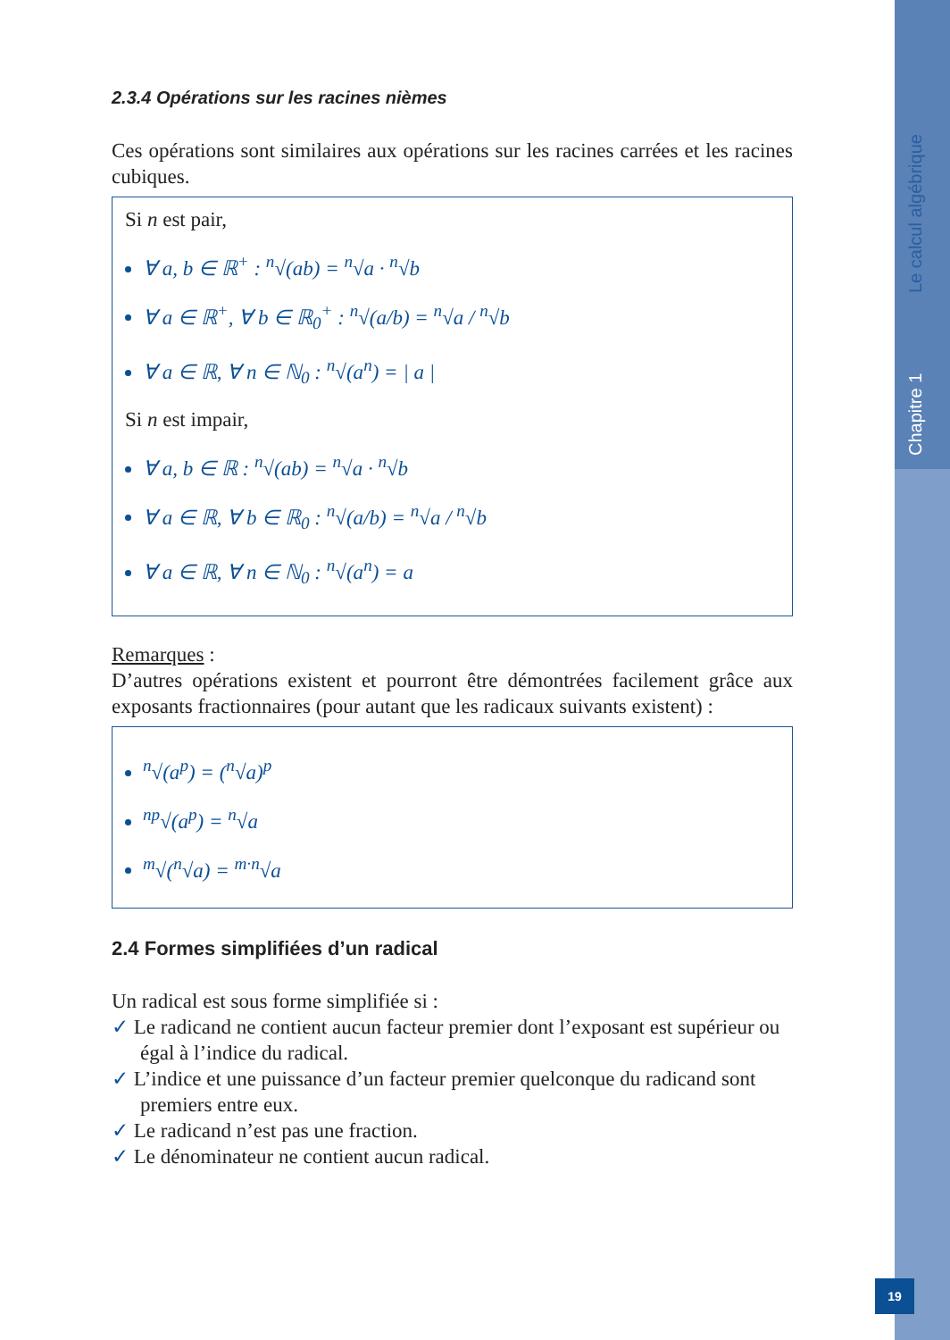Chapitre 1 Le calcul algébrique
19
2.3.4 Opérations sur les racines nièmes
Ces opérations sont similaires aux opérations sur les racines carrées et les racines cubiques.
Si n est pair,
∀ a, b ∈ ℝ<sup>+</sup> : <sup>n</sup>√(ab) = <sup>n</sup>√a · <sup>n</sup>√b
∀ a ∈ ℝ<sup>+</sup>, ∀ b ∈ ℝ<sub>0</sub><sup>+</sup> : <sup>n</sup>√(a/b) = <sup>n</sup>√a / <sup>n</sup>√b
∀ a ∈ ℝ, ∀ n ∈ ℕ<sub>0</sub> : <sup>n</sup>√(a<sup>n</sup>) = | a |
Si n est impair,
∀ a, b ∈ ℝ : <sup>n</sup>√(ab) = <sup>n</sup>√a · <sup>n</sup>√b
∀ a ∈ ℝ, ∀ b ∈ ℝ<sub>0</sub> : <sup>n</sup>√(a/b) = <sup>n</sup>√a / <sup>n</sup>√b
∀ a ∈ ℝ, ∀ n ∈ ℕ<sub>0</sub> : <sup>n</sup>√(a<sup>n</sup>) = a
Remarques :
D’autres opérations existent et pourront être démontrées facilement grâce aux exposants fractionnaires (pour autant que les radicaux suivants existent) :
<sup>n</sup>√(a<sup>p</sup>) = (<sup>n</sup>√a)<sup>p</sup>
<sup>np</sup>√(a<sup>p</sup>) = <sup>n</sup>√a
<sup>m</sup>√(<sup>n</sup>√a) = <sup>m·n</sup>√a
2.4 Formes simplifiées d’un radical
Un radical est sous forme simplifiée si :
✓ Le radicand ne contient aucun facteur premier dont l’exposant est supérieur ou égal à l’indice du radical.
✓ L’indice et une puissance d’un facteur premier quelconque du radicand sont premiers entre eux.
✓ Le radicand n’est pas une fraction.
✓ Le dénominateur ne contient aucun radical.